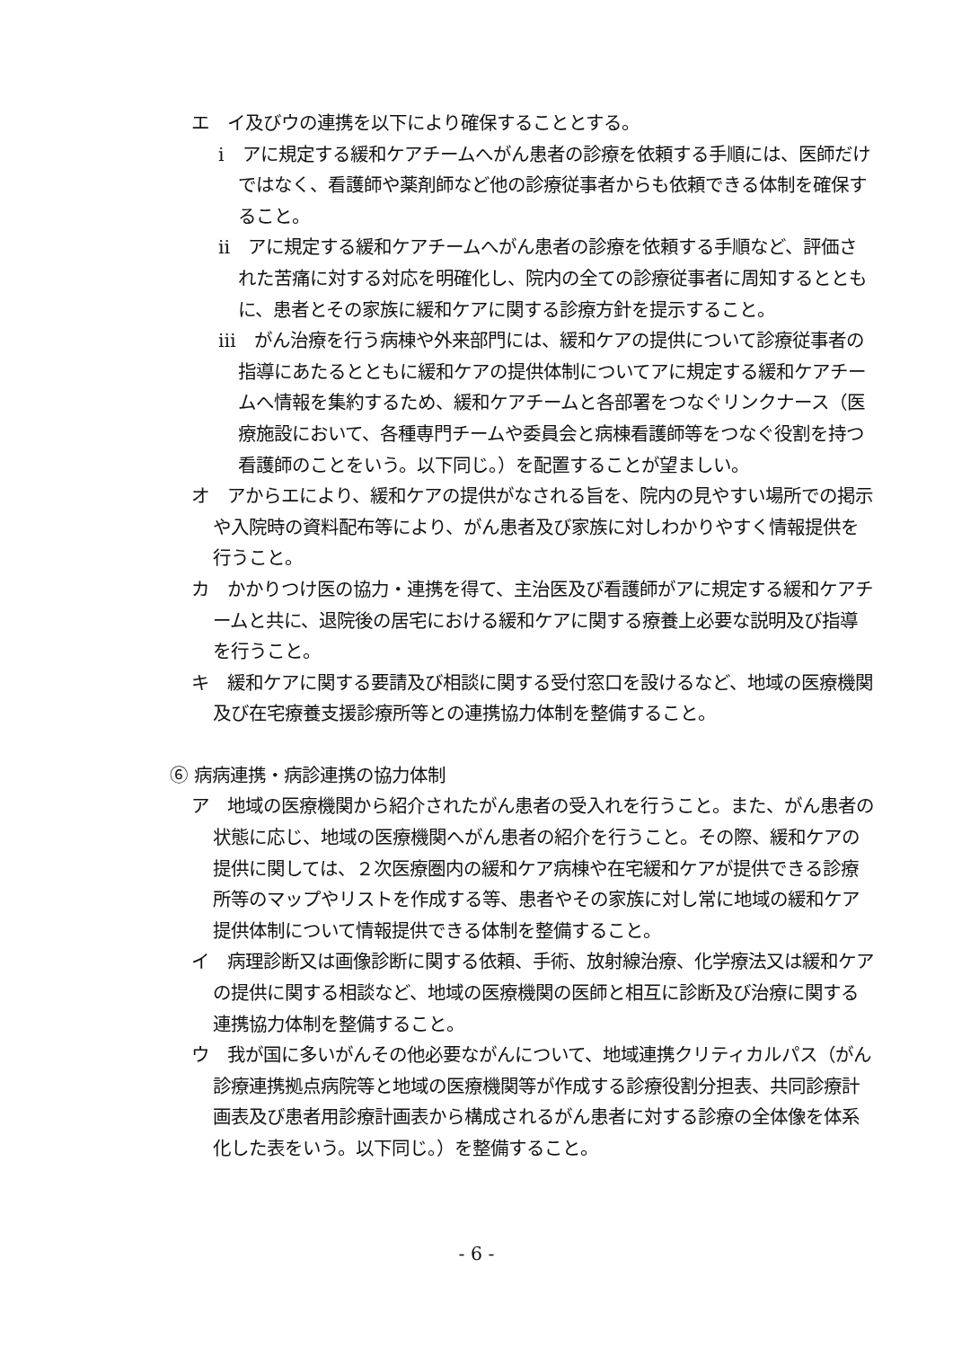エ　イ及びウの連携を以下により確保することとする。
ⅰ　アに規定する緩和ケアチームへがん患者の診療を依頼する手順には、医師だけではなく、看護師や薬剤師など他の診療従事者からも依頼できる体制を確保すること。
ⅱ　アに規定する緩和ケアチームへがん患者の診療を依頼する手順など、評価された苦痛に対する対応を明確化し、院内の全ての診療従事者に周知するとともに、患者とその家族に緩和ケアに関する診療方針を提示すること。
ⅲ　がん治療を行う病棟や外来部門には、緩和ケアの提供について診療従事者の指導にあたるとともに緩和ケアの提供体制についてアに規定する緩和ケアチームへ情報を集約するため、緩和ケアチームと各部署をつなぐリンクナース（医療施設において、各種専門チームや委員会と病棟看護師等をつなぐ役割を持つ看護師のことをいう。以下同じ。）を配置することが望ましい。
オ　アからエにより、緩和ケアの提供がなされる旨を、院内の見やすい場所での掲示や入院時の資料配布等により、がん患者及び家族に対しわかりやすく情報提供を行うこと。
カ　かかりつけ医の協力・連携を得て、主治医及び看護師がアに規定する緩和ケアチームと共に、退院後の居宅における緩和ケアに関する療養上必要な説明及び指導を行うこと。
キ　緩和ケアに関する要請及び相談に関する受付窓口を設けるなど、地域の医療機関及び在宅療養支援診療所等との連携協力体制を整備すること。
⑥ 病病連携・病診連携の協力体制
ア　地域の医療機関から紹介されたがん患者の受入れを行うこと。また、がん患者の状態に応じ、地域の医療機関へがん患者の紹介を行うこと。その際、緩和ケアの提供に関しては、２次医療圏内の緩和ケア病棟や在宅緩和ケアが提供できる診療所等のマップやリストを作成する等、患者やその家族に対し常に地域の緩和ケア提供体制について情報提供できる体制を整備すること。
イ　病理診断又は画像診断に関する依頼、手術、放射線治療、化学療法又は緩和ケアの提供に関する相談など、地域の医療機関の医師と相互に診断及び治療に関する連携協力体制を整備すること。
ウ　我が国に多いがんその他必要ながんについて、地域連携クリティカルパス（がん診療連携拠点病院等と地域の医療機関等が作成する診療役割分担表、共同診療計画表及び患者用診療計画表から構成されるがん患者に対する診療の全体像を体系化した表をいう。以下同じ。）を整備すること。
- 6 -